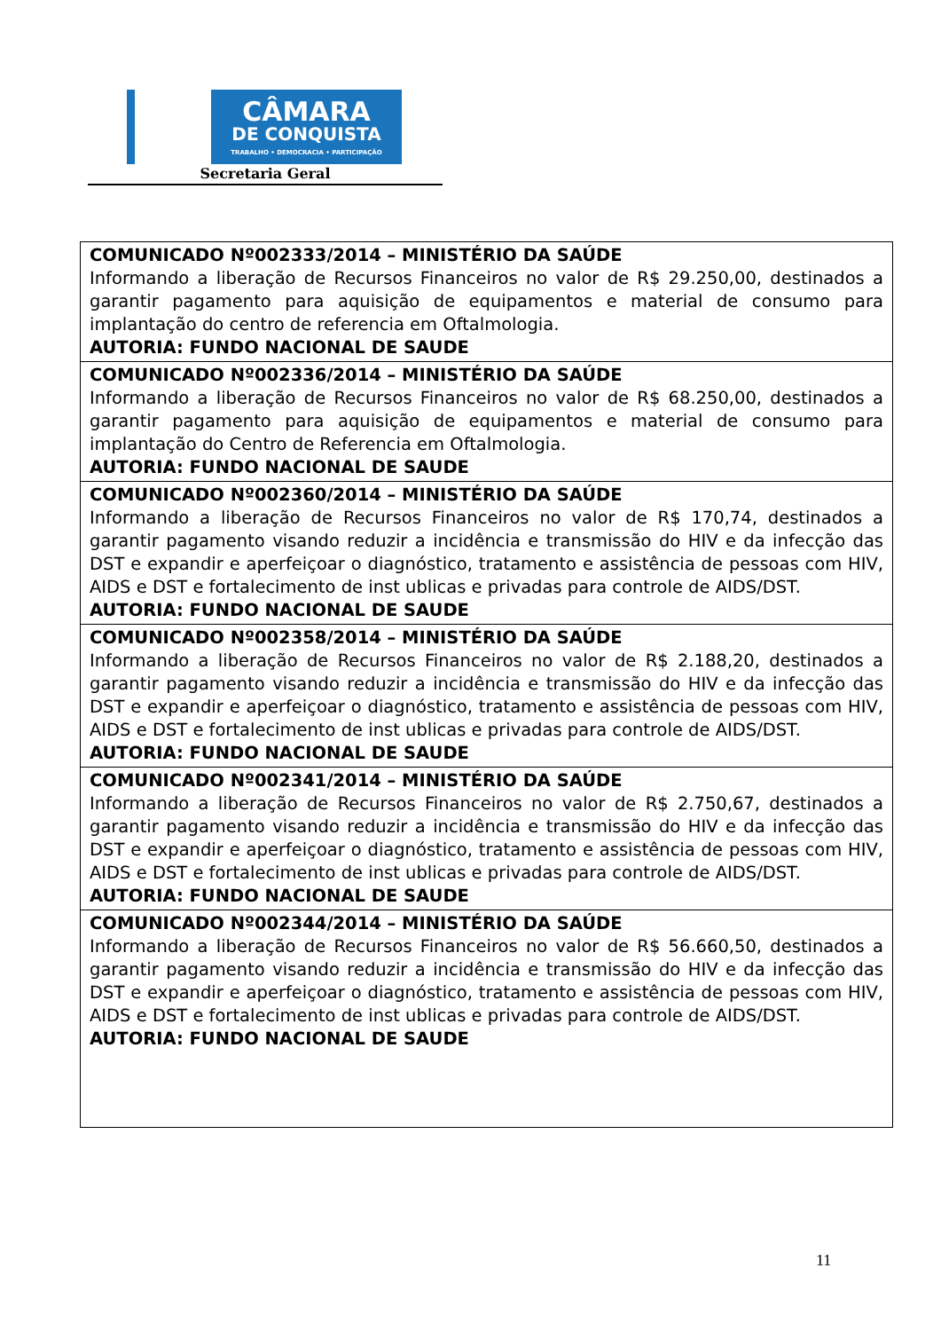CÂMARA
DE CONQUISTA
TRABALHO • DEMOCRACIA • PARTICIPAÇÃO
Secretaria Geral
| COMUNICADO Nº002333/2014 – MINISTÉRIO DA SAÚDE Informando a liberação de Recursos Financeiros no valor de R$ 29.250,00, destinados a garantir pagamento para aquisição de equipamentos e material de consumo para implantação do centro de referencia em Oftalmologia. AUTORIA: FUNDO NACIONAL DE SAUDE |
| COMUNICADO Nº002336/2014 – MINISTÉRIO DA SAÚDE Informando a liberação de Recursos Financeiros no valor de R$ 68.250,00, destinados a garantir pagamento para aquisição de equipamentos e material de consumo para implantação do Centro de Referencia em Oftalmologia. AUTORIA: FUNDO NACIONAL DE SAUDE |
| COMUNICADO Nº002360/2014 – MINISTÉRIO DA SAÚDE Informando a liberação de Recursos Financeiros no valor de R$ 170,74, destinados a garantir pagamento visando reduzir a incidência e transmissão do HIV e da infecção das DST e expandir e aperfeiçoar o diagnóstico, tratamento e assistência de pessoas com HIV, AIDS e DST e fortalecimento de inst ublicas e privadas para controle de AIDS/DST. AUTORIA: FUNDO NACIONAL DE SAUDE |
| COMUNICADO Nº002358/2014 – MINISTÉRIO DA SAÚDE Informando a liberação de Recursos Financeiros no valor de R$ 2.188,20, destinados a garantir pagamento visando reduzir a incidência e transmissão do HIV e da infecção das DST e expandir e aperfeiçoar o diagnóstico, tratamento e assistência de pessoas com HIV, AIDS e DST e fortalecimento de inst ublicas e privadas para controle de AIDS/DST. AUTORIA: FUNDO NACIONAL DE SAUDE |
| COMUNICADO Nº002341/2014 – MINISTÉRIO DA SAÚDE Informando a liberação de Recursos Financeiros no valor de R$ 2.750,67, destinados a garantir pagamento visando reduzir a incidência e transmissão do HIV e da infecção das DST e expandir e aperfeiçoar o diagnóstico, tratamento e assistência de pessoas com HIV, AIDS e DST e fortalecimento de inst ublicas e privadas para controle de AIDS/DST. AUTORIA: FUNDO NACIONAL DE SAUDE |
| COMUNICADO Nº002344/2014 – MINISTÉRIO DA SAÚDE Informando a liberação de Recursos Financeiros no valor de R$ 56.660,50, destinados a garantir pagamento visando reduzir a incidência e transmissão do HIV e da infecção das DST e expandir e aperfeiçoar o diagnóstico, tratamento e assistência de pessoas com HIV, AIDS e DST e fortalecimento de inst ublicas e privadas para controle de AIDS/DST. AUTORIA: FUNDO NACIONAL DE SAUDE |
11